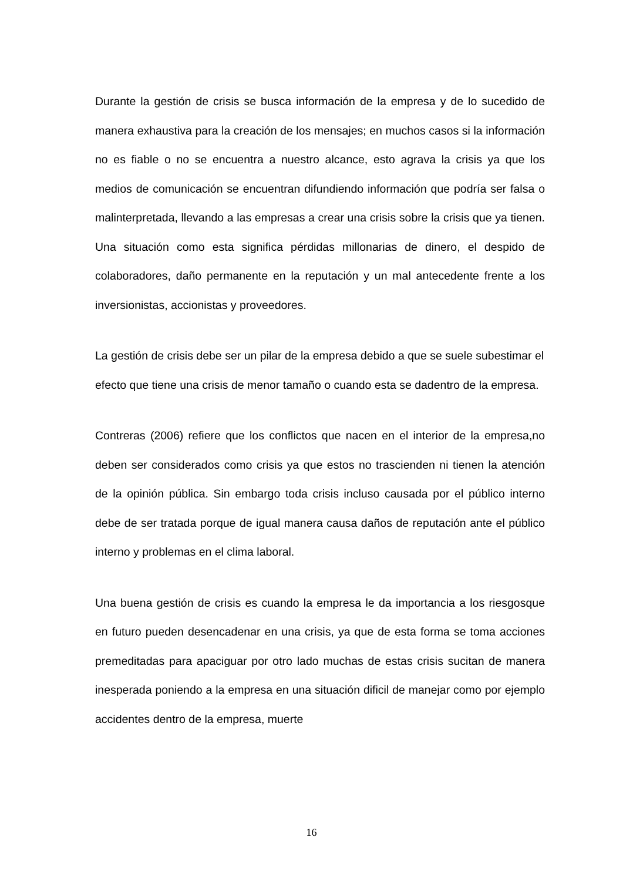Durante la gestión de crisis se busca información de la empresa y de lo sucedido de manera exhaustiva para la creación de los mensajes; en muchos casos si la información no es fiable o no se encuentra a nuestro alcance, esto agrava la crisis ya que los medios de comunicación se encuentran difundiendo información que podría ser falsa o malinterpretada, llevando a las empresas a crear una crisis sobre la crisis que ya tienen. Una situación como esta significa pérdidas millonarias de dinero, el despido de colaboradores, daño permanente en la reputación y un mal antecedente frente a los inversionistas, accionistas y proveedores.
La gestión de crisis debe ser un pilar de la empresa debido a que se suele subestimar el efecto que tiene una crisis de menor tamaño o cuando esta se dadentro de la empresa.
Contreras (2006) refiere que los conflictos que nacen en el interior de la empresa,no deben ser considerados como crisis ya que estos no trascienden ni tienen la atención de la opinión pública. Sin embargo toda crisis incluso causada por el público interno debe de ser tratada porque de igual manera causa daños de reputación ante el público interno y problemas en el clima laboral.
Una buena gestión de crisis es cuando la empresa le da importancia a los riesgosque en futuro pueden desencadenar en una crisis, ya que de esta forma se toma acciones premeditadas para apaciguar por otro lado muchas de estas crisis sucitan de manera inesperada poniendo a la empresa en una situación dificil de manejar como por ejemplo accidentes dentro de la empresa, muerte
16